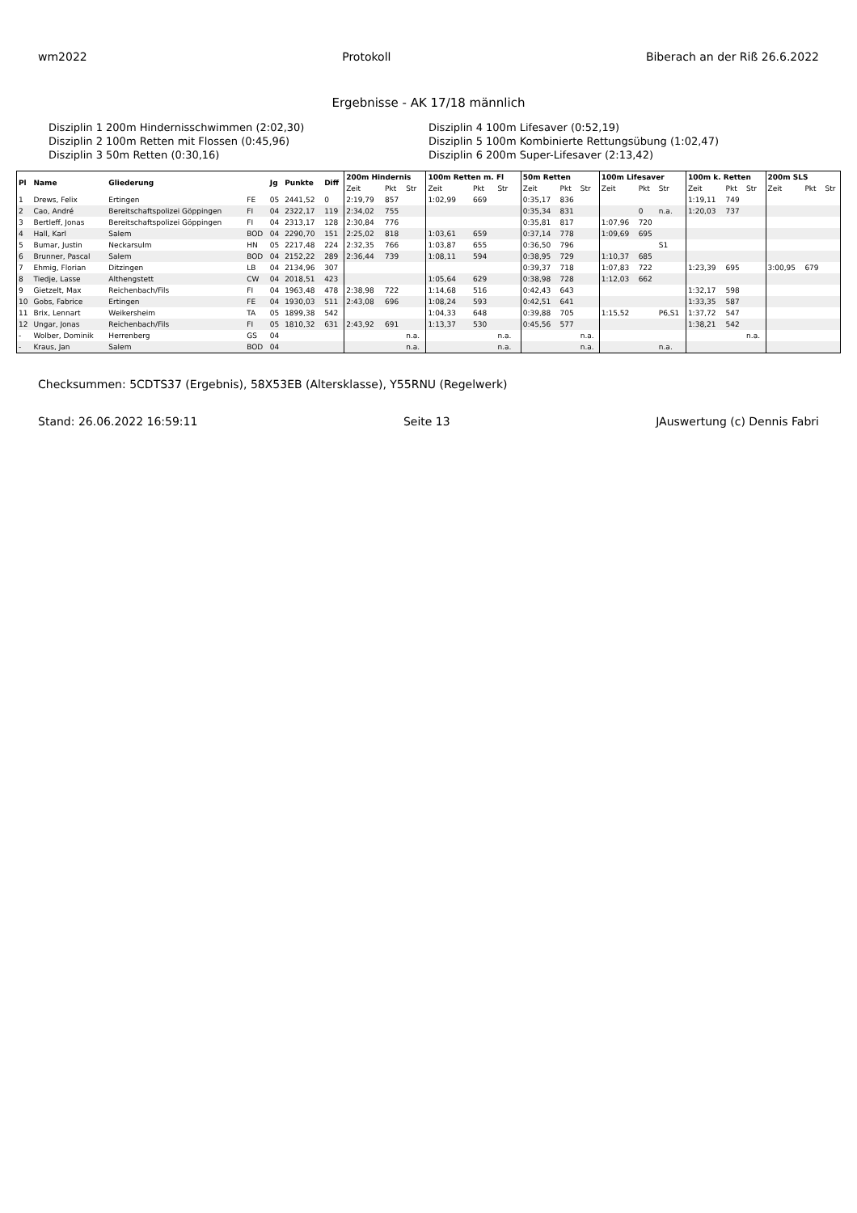wm2022 Protokoll Biberach an der Riß 26.6.2022
Ergebnisse - AK 17/18 männlich
Disziplin 1 200m Hindernisschwimmen (2:02,30)
Disziplin 4 100m Lifesaver (0:52,19)
Disziplin 2 100m Retten mit Flossen (0:45,96)
Disziplin 5 100m Kombinierte Rettungsübung (1:02,47)
Disziplin 3 50m Retten (0:30,16)
Disziplin 6 200m Super-Lifesaver (2:13,42)
| Pl | Name | Gliederung | | Jg | Punkte | Diff | 200m Hindernis | | | 100m Retten m. Fl | | | 50m Retten | | | 100m Lifesaver | | | 100m k. Retten | | | 200m SLS | | |
| --- | --- | --- | --- | --- | --- | --- | --- | --- | --- | --- | --- | --- | --- | --- | --- | --- | --- | --- | --- | --- | --- | --- | --- | --- |
| | | | | | | | Zeit | Pkt | Str | Zeit | Pkt | Str | Zeit | Pkt | Str | Zeit | Pkt | Str | Zeit | Pkt | Str | Zeit | Pkt | Str |
| 1 | Drews, Felix | Ertingen | FE | 05 | 2441,52 | 0 | 2:19,79 | 857 | | 1:02,99 | 669 | | 0:35,17 | 836 | | | | | 1:19,11 | 749 | | | | |
| 2 | Cao, André | Bereitschaftspolizei Göppingen | FI | 04 | 2322,17 | 119 | 2:34,02 | 755 | | | | | 0:35,34 | 831 | | | 0 | n.a. | 1:20,03 | 737 | | | | |
| 3 | Bertleff, Jonas | Bereitschaftspolizei Göppingen | FI | 04 | 2313,17 | 128 | 2:30,84 | 776 | | | | | 0:35,81 | 817 | | 1:07,96 | 720 | | | | | | | |
| 4 | Hall, Karl | Salem | BOD | 04 | 2290,70 | 151 | 2:25,02 | 818 | | 1:03,61 | 659 | | 0:37,14 | 778 | | 1:09,69 | 695 | | | | | | | |
| 5 | Bumar, Justin | Neckarsulm | HN | 05 | 2217,48 | 224 | 2:32,35 | 766 | | 1:03,87 | 655 | | 0:36,50 | 796 | | | | S1 | | | | | | |
| 6 | Brunner, Pascal | Salem | BOD | 04 | 2152,22 | 289 | 2:36,44 | 739 | | 1:08,11 | 594 | | 0:38,95 | 729 | | 1:10,37 | 685 | | | | | | | |
| 7 | Ehmig, Florian | Ditzingen | LB | 04 | 2134,96 | 307 | | | | | | | 0:39,37 | 718 | | 1:07,83 | 722 | | 1:23,39 | 695 | | 3:00,95 | 679 | |
| 8 | Tiedje, Lasse | Althengstett | CW | 04 | 2018,51 | 423 | | | | 1:05,64 | 629 | | 0:38,98 | 728 | | 1:12,03 | 662 | | | | | | | |
| 9 | Gietzelt, Max | Reichenbach/Fils | FI | 04 | 1963,48 | 478 | 2:38,98 | 722 | | 1:14,68 | 516 | | 0:42,43 | 643 | | | | | 1:32,17 | 598 | | | | |
| 10 | Gobs, Fabrice | Ertingen | FE | 04 | 1930,03 | 511 | 2:43,08 | 696 | | 1:08,24 | 593 | | 0:42,51 | 641 | | | | | 1:33,35 | 587 | | | | |
| 11 | Brix, Lennart | Weikersheim | TA | 05 | 1899,38 | 542 | | | | 1:04,33 | 648 | | 0:39,88 | 705 | | 1:15,52 | | P6,S1 | 1:37,72 | 547 | | | | |
| 12 | Ungar, Jonas | Reichenbach/Fils | FI | 05 | 1810,32 | 631 | 2:43,92 | 691 | | 1:13,37 | 530 | | 0:45,56 | 577 | | | | | 1:38,21 | 542 | | | | |
| - | Wolber, Dominik | Herrenberg | GS | 04 | | | | | n.a. | | | n.a. | | | n.a. | | | | | | n.a. | | | |
| - | Kraus, Jan | Salem | BOD | 04 | | | | | n.a. | | | n.a. | | | n.a. | | | n.a. | | | | | | |
Checksummen: 5CDTS37 (Ergebnis), 58X53EB (Altersklasse), Y55RNU (Regelwerk)
Stand: 26.06.2022 16:59:11 Seite 13 JAuswertung (c) Dennis Fabri